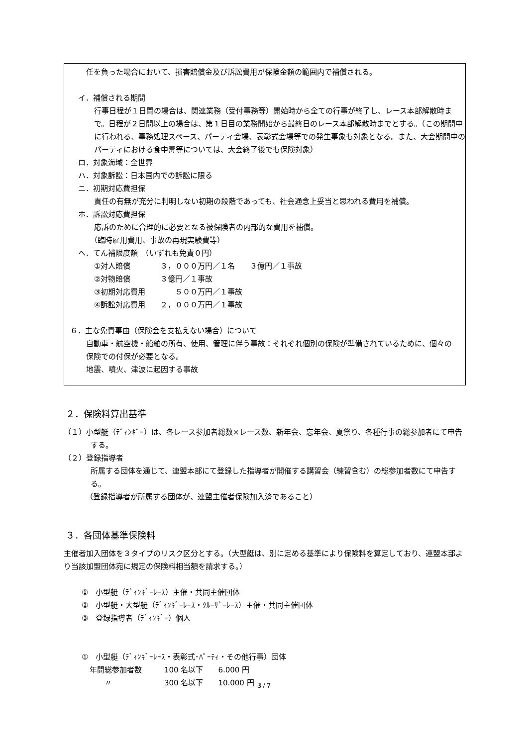任を負った場合において、損害賠償金及び訴訟費用が保険金額の範囲内で補償される。
イ．補償される期間
行事日程が１日間の場合は、関連業務（受付事務等）開始時から全ての行事が終了し、レース本部解散時まで。日程が２日間以上の場合は、第１日目の業務開始から最終日のレース本部解散時までとする。（この期間中に行われる、事務処理スペース、パーティ会場、表彰式会場等での発生事象も対象となる。また、大会期間中のパーティにおける食中毒等については、大会終了後でも保険対象）
ロ．対象海域：全世界
ハ．対象訴訟：日本国内での訴訟に限る
ニ．初期対応費担保
責任の有無が充分に判明しない初期の段階であっても、社会通念上妥当と思われる費用を補償。
ホ．訴訟対応費担保
応訴のために合理的に必要となる被保険者の内部的な費用を補償。
（臨時雇用費用、事故の再現実験費等）
へ．てん補限度額　（いずれも免責０円）
①対人賠償　　　　３，０００万円／１名　　３億円／１事故
②対物賠償　　　　３億円／１事故
③初期対応費用　　　　５００万円／１事故
④訴訟対応費用　　２，０００万円／１事故
６．主な免責事由（保険金を支払えない場合）について
自動車・航空機・船舶の所有、使用、管理に伴う事故：それぞれ個別の保険が準備されているために、個々の保険での付保が必要となる。
地震、噴火、津波に起因する事故
２．保険料算出基準
（１）小型艇（ﾃﾞｨﾝｷﾞｰ）は、各レース参加者総数×レース数、新年会、忘年会、夏祭り、各種行事の総参加者にて申告する。
（２）登録指導者
所属する団体を通じて、連盟本部にて登録した指導者が開催する講習会（練習含む）の総参加者数にて申告する。
（登録指導者が所属する団体が、連盟主催者保険加入済であること）
３．各団体基準保険料
主催者加入団体を３タイプのリスク区分とする。（大型艇は、別に定める基準により保険料を算定しており、連盟本部より当該加盟団体宛に規定の保険料相当額を請求する。）
①　小型艇（ﾃﾞｨﾝｷﾞｰﾚｰｽ）主催・共同主催団体
②　小型艇・大型艇（ﾃﾞｨﾝｷﾞｰﾚｰｽ・ｸﾙｰｻﾞｰﾚｰｽ）主催・共同主催団体
③　登録指導者（ﾃﾞｨﾝｷﾞｰ）個人
①　小型艇（ﾃﾞｨﾝｷﾞｰﾚｰｽ・表彰式･ﾊﾟｰﾃｨ・その他行事）団体
年間総参加者数　　　100 名以下　　6.000 円
　　〃　　　　　　　300 名以下　　10.000 円
3 / 7